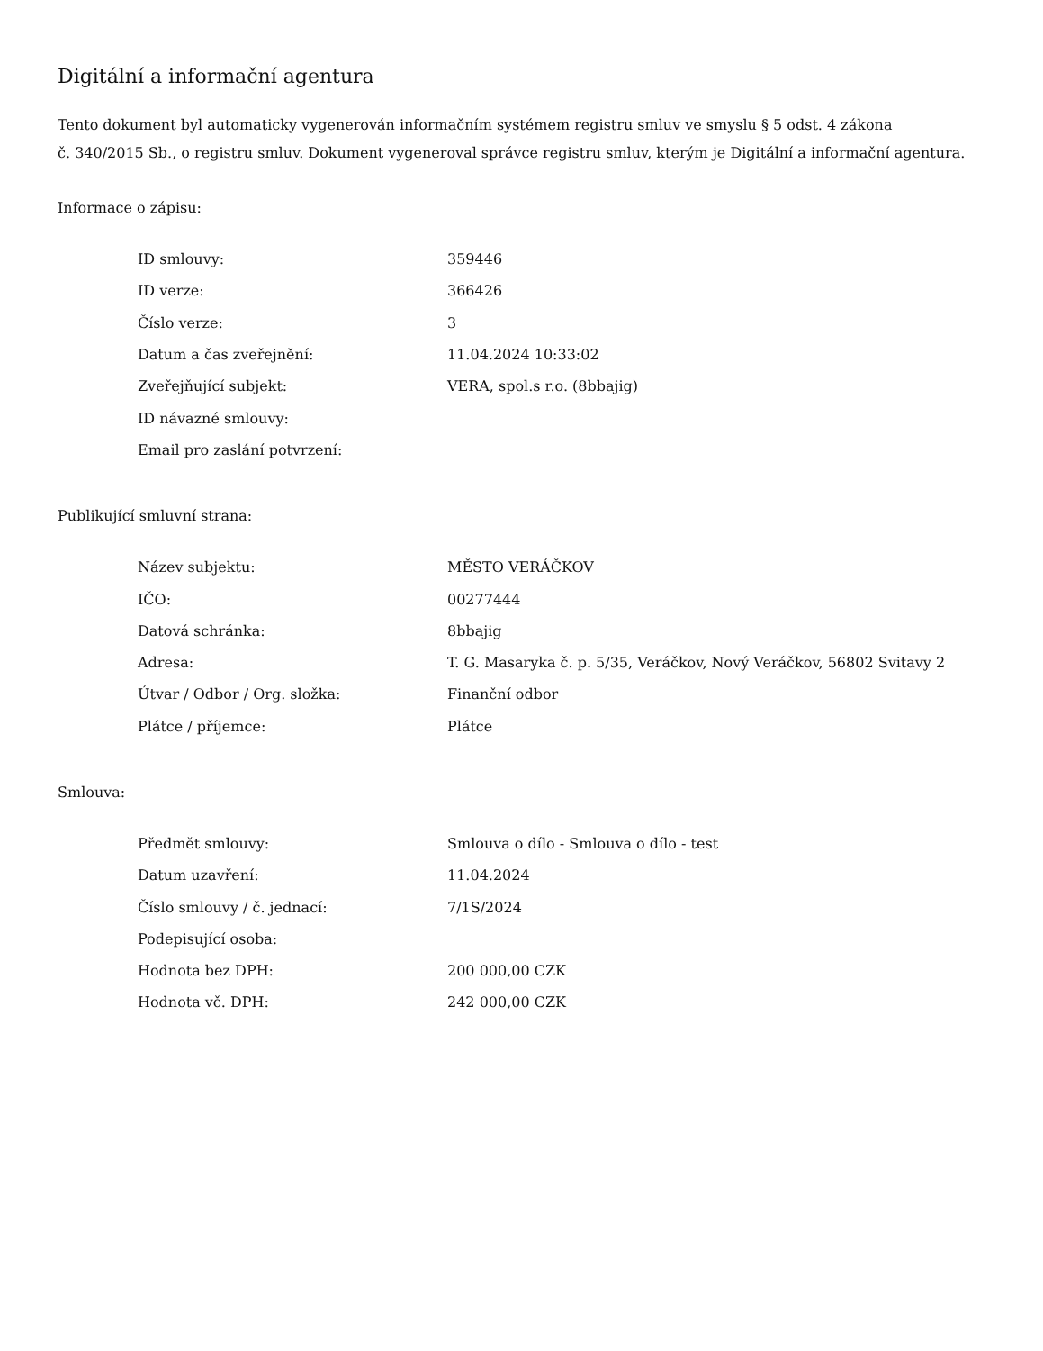Digitální a informační agentura
Tento dokument byl automaticky vygenerován informačním systémem registru smluv ve smyslu § 5 odst. 4 zákona
č. 340/2015 Sb., o registru smluv. Dokument vygeneroval správce registru smluv, kterým je Digitální a informační agentura.
Informace o zápisu:
| ID smlouvy: | 359446 |
| ID verze: | 366426 |
| Číslo verze: | 3 |
| Datum a čas zveřejnění: | 11.04.2024 10:33:02 |
| Zveřejňující subjekt: | VERA, spol.s r.o. (8bbajig) |
| ID návazné smlouvy: | |
| Email pro zaslání potvrzení: | |
Publikující smluvní strana:
| Název subjektu: | MĚSTO VERÁČKOV |
| IČO: | 00277444 |
| Datová schránka: | 8bbajig |
| Adresa: | T. G. Masaryka č. p. 5/35, Veráčkov, Nový Veráčkov, 56802 Svitavy 2 |
| Útvar / Odbor / Org. složka: | Finanční odbor |
| Plátce / příjemce: | Plátce |
Smlouva:
| Předmět smlouvy: | Smlouva o dílo - Smlouva o dílo - test |
| Datum uzavření: | 11.04.2024 |
| Číslo smlouvy / č. jednací: | 7/1S/2024 |
| Podepisující osoba: | |
| Hodnota bez DPH: | 200 000,00 CZK |
| Hodnota vč. DPH: | 242 000,00 CZK |